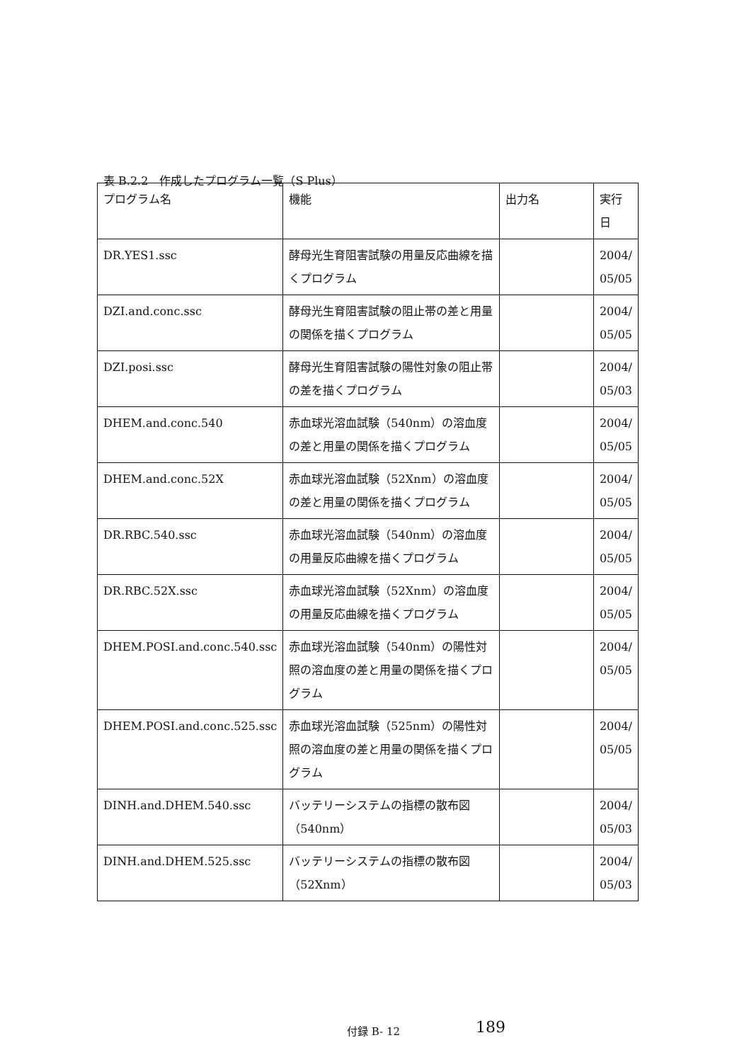表 B.2.2　作成したプログラム一覧（S Plus）
| プログラム名 | 機能 | 出力名 | 実行日 |
| --- | --- | --- | --- |
| DR.YES1.ssc | 酵母光生育阻害試験の用量反応曲線を描くプログラム | | 2004/ 05/05 |
| DZI.and.conc.ssc | 酵母光生育阻害試験の阻止帯の差と用量の関係を描くプログラム | | 2004/ 05/05 |
| DZI.posi.ssc | 酵母光生育阻害試験の陽性対象の阻止帯の差を描くプログラム | | 2004/ 05/03 |
| DHEM.and.conc.540 | 赤血球光溶血試験（540nm）の溶血度の差と用量の関係を描くプログラム | | 2004/ 05/05 |
| DHEM.and.conc.52X | 赤血球光溶血試験（52Xnm）の溶血度の差と用量の関係を描くプログラム | | 2004/ 05/05 |
| DR.RBC.540.ssc | 赤血球光溶血試験（540nm）の溶血度の用量反応曲線を描くプログラム | | 2004/ 05/05 |
| DR.RBC.52X.ssc | 赤血球光溶血試験（52Xnm）の溶血度の用量反応曲線を描くプログラム | | 2004/ 05/05 |
| DHEM.POSI.and.conc.540.ssc | 赤血球光溶血試験（540nm）の陽性対照の溶血度の差と用量の関係を描くプログラム | | 2004/ 05/05 |
| DHEM.POSI.and.conc.525.ssc | 赤血球光溶血試験（525nm）の陽性対照の溶血度の差と用量の関係を描くプログラム | | 2004/ 05/05 |
| DINH.and.DHEM.540.ssc | バッテリーシステムの指標の散布図（540nm） | | 2004/ 05/03 |
| DINH.and.DHEM.525.ssc | バッテリーシステムの指標の散布図（52Xnm） | | 2004/ 05/03 |
付録 B- 12 189